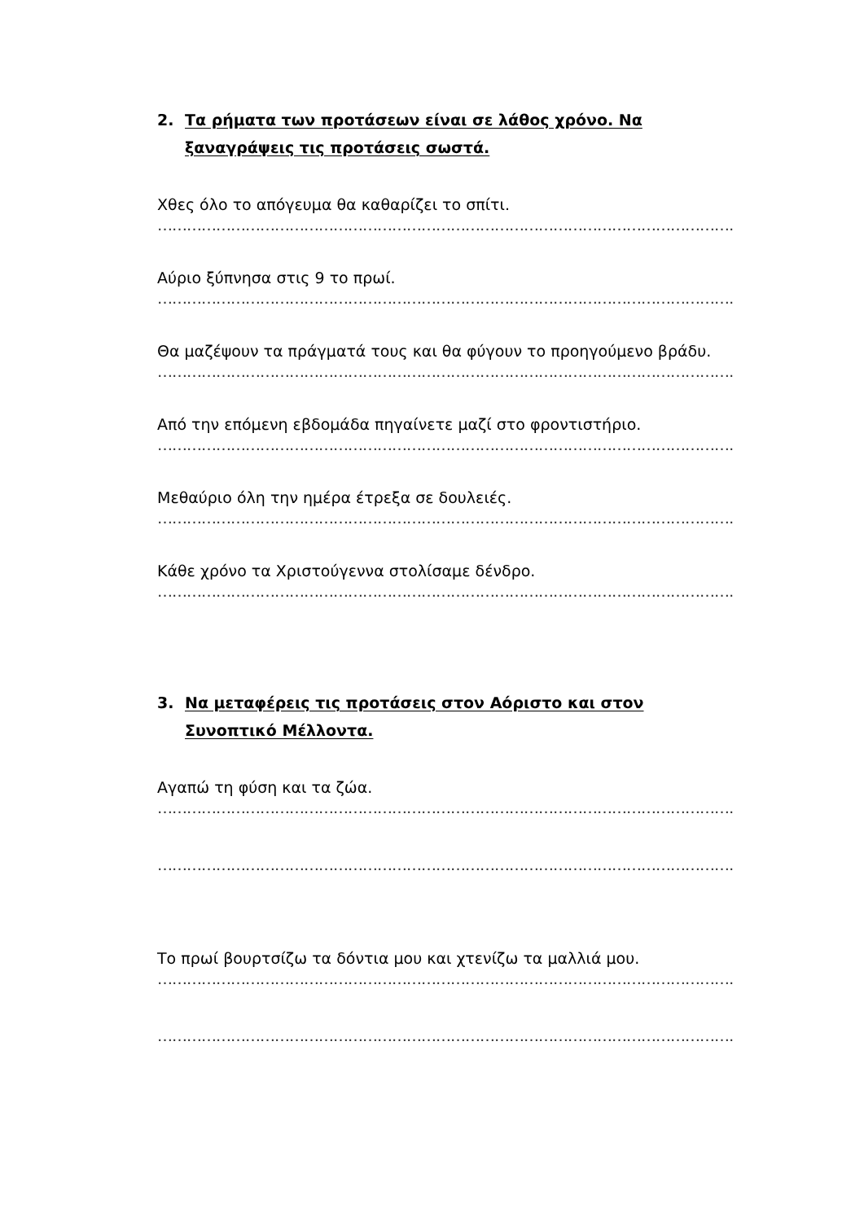2. Τα ρήματα των προτάσεων είναι σε λάθος χρόνο. Να ξαναγράψεις τις προτάσεις σωστά.
Χθες όλο το απόγευμα θα καθαρίζει το σπίτι.
……………………………………………………………………………………………………………………………………
Αύριο ξύπνησα στις 9 το πρωί.
……………………………………………………………………………………………………………………………………
Θα μαζέψουν τα πράγματά τους και θα φύγουν το προηγούμενο βράδυ.
……………………………………………………………………………………………………………………………………
Από την επόμενη εβδομάδα πηγαίνετε μαζί στο φροντιστήριο.
……………………………………………………………………………………………………………………………………
Μεθαύριο όλη την ημέρα έτρεξα σε δουλειές.
……………………………………………………………………………………………………………………………………
Κάθε χρόνο τα Χριστούγεννα στολίσαμε δένδρο.
……………………………………………………………………………………………………………………………………
3. Να μεταφέρεις τις προτάσεις στον Αόριστο και στον Συνοπτικό Μέλλοντα.
Αγαπώ τη φύση και τα ζώα.
……………………………………………………………………………………………………………………………………
……………………………………………………………………………………………………………………………………
Το πρωί βουρτσίζω τα δόντια μου και χτενίζω τα μαλλιά μου.
……………………………………………………………………………………………………………………………………
……………………………………………………………………………………………………………………………………